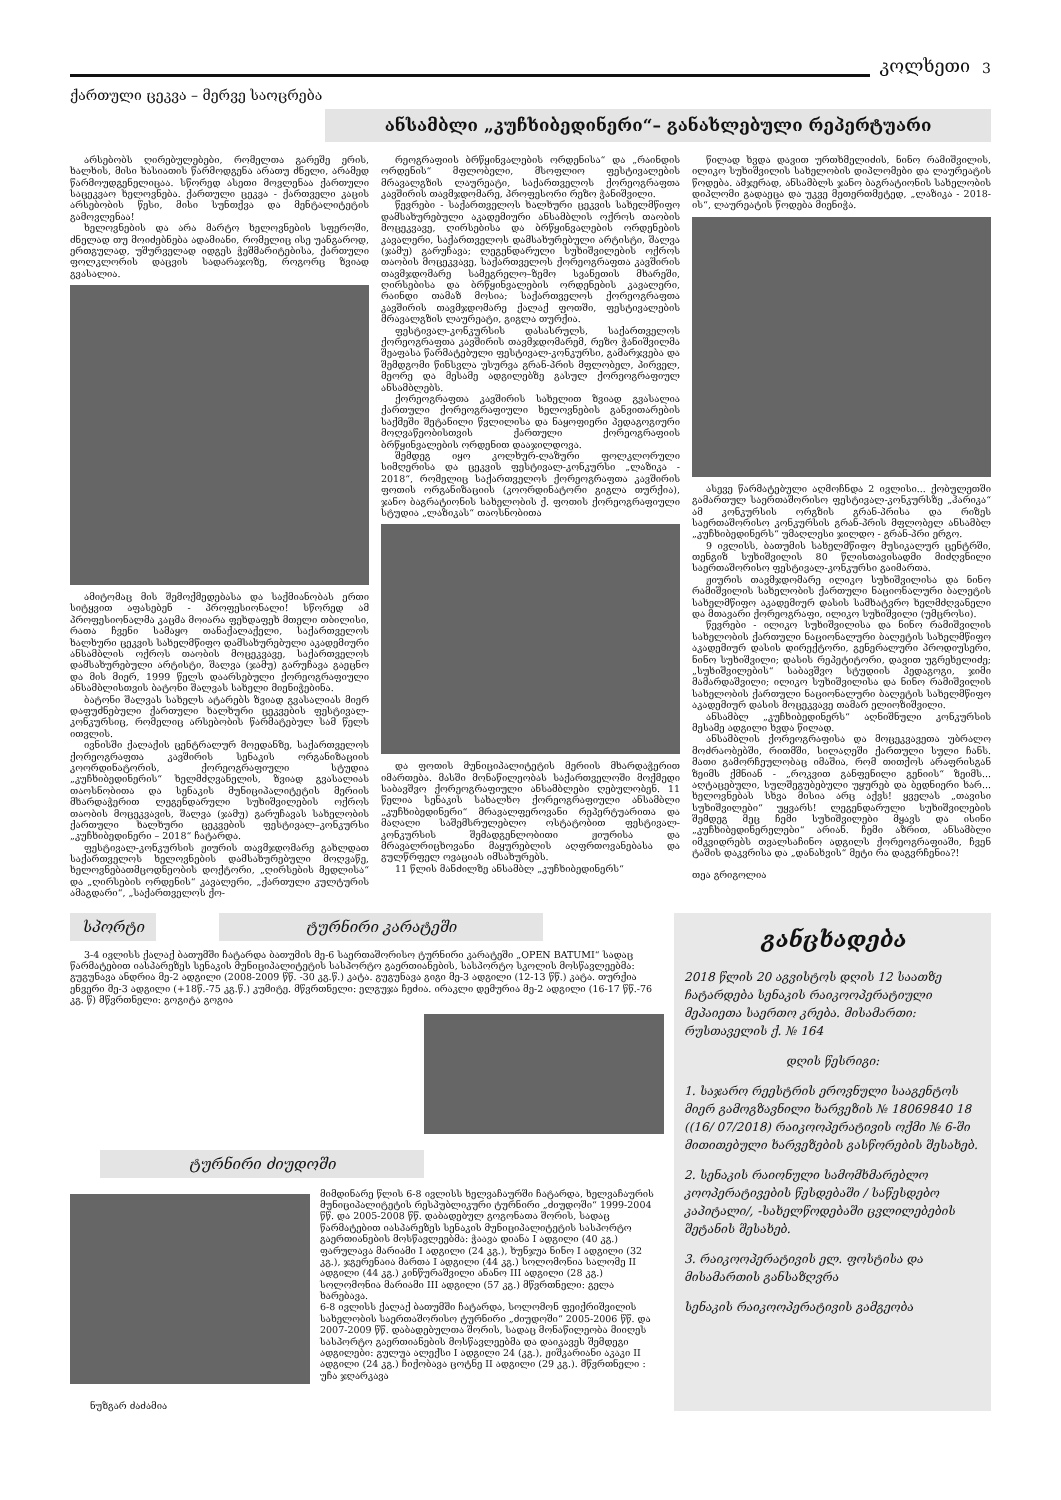კოლხეთი 3
ქართული ცეკვა – მერვე საოცრება
ანსამბლი „კუჩხიბედინერი“– განახლებული რეპერტუარი
არსებობს ღირებულებები, რომელთა გარეშე ერის, ხალხის, მისი ხასიათის წარმოდგენა არათუ ძნელი, არამედ წარმოუდგენელიცაა. სწორედ ასეთი მოვლენაა ქართული საცეკვაო ხელოვნება. ქართული ცეკვა - ქართველი კაცის არსებობის წესი, მისი სუნთქვა და მენტალიტეტის გამოვლენაა!
ხელოვნების და არა მარტო ხელოვნების სფეროში, ძნელად თუ მოიძებნება ადამიანი, რომელიც ისე უანგაროდ, ერთგულად, უშურველად იდგეს ჭეშმარიტებისა, ქართული ფოლკლორის დაცვის სადარაჯოზე, როგორც ზვიად გვასალია.
ამიტომაც მის შემოქმედებასა და საქმიანობას ერთი სიტყვით აფასებენ - პროფესიონალი! სწორედ ამ პროფესიონალმა კაცმა მოიარა ფეხდაფეხ მთელი თბილისი, რათა ჩვენი სამაყო თანაქალაქელი, საქართველოს ხალხური ცეკვის სახელმწიფო დამსახურებული აკადემიური ანსამბლის ოქროს თაობის მოცეკვავე, საქართველოს დამსახურებული არტისტი, შალვა (ჯამუ) გარუჩავა გაეცნო და მის მიერ, 1999 წელს დაარსებული ქორეოგრაფიული ანსამბლისთვის ბატონი შალვას სახელი მიენიჭებინა.
ბატონი შალვას სახელს ატარებს ზვიად გვასალიას მიერ დაფუძნებული ქართული ხალხური ცეკვების ფესტივალ-კონკურსიც, რომელიც არსებობის წარმატებულ სამ წელს ითვლის.
ივნისში ქალაქის ცენტრალურ მოედანზე, საქართველოს ქორეოგრაფთა კავშირის სენაკის ორგანიზაციის კოორდინატორის, ქორეოგრაფიული სტუდია „კუჩხიბედინერის“ ხელმძღვანელის, ზვიად გვასალიას თაოსნობითა და სენაკის მუნიციპალიტეტის მერიის მხარდაჭერით ლეგენდარული სუხიშვილების ოქროს თაობის მოცეკვავის, შალვა (ჯამუ) გარუჩავას სახელობის ქართული ხალხური ცეკვების ფესტივალ–კონკურსი „კუჩხიბედინერი – 2018“ ჩატარდა.
ფესტივალ-კონკურსის ჟიურის თავმჯდომარე გახლდათ საქართველოს ხელოვნების დამსახურებული მოღვაწე, ხელოვნებათმცოდნეობის დოქტორი, „ღირსების მედლისა“ და „ღირსების ორდენის“ კავალერი, „ქართული კულტურის ამაგდარი“, „საქართველოს ქო-
რეოგრაფიის ბრწყინვალების ორდენისა“ და „რაინდის ორდენის“ მფლობელი, მსოფლიო ფესტივალების მრავალგზის ლაურეატი, საქართველოს ქორეოგრაფთა კავშირის თავმჯდომარე, პროფესორი რეზო ჭანიშვილი.
წევრები - საქართველოს ხალხური ცეკვის სახელმწიფო დამსახურებული აკადემიური ანსამბლის ოქროს თაობის მოცეკვავე, ღირსებისა და ბრწყინვალების ორდენების კავალერი, საქართველოს დამსახურებული არტისტი, შალვა (ჯამუ) გარუჩავა; ლეგენდარული სუხიშვილების ოქროს თაობის მოცეკვავე, საქართველოს ქორეოგრაფთა კავშირის თავმჯდომარე სამეგრელო–ზემო სვანეთის მხარეში, ღირსებისა და ბრწყინვალების ორდენების კავალერი, რაინდი თამაზ მოსია; საქართველოს ქორეოგრაფთა კავშირის თავმჯდომარე ქალაქ ფოთში, ფესტივალების მრავალგზის ლაურეატი, გიგლა თურქია.
ფესტივალ-კონკურსის დასასრულს, საქართველოს ქორეოგრაფთა კავშირის თავმჯდომარემ, რეზო ჭანიშვილმა შეაფასა წარმატებული ფესტივალ-კონკურსი, გამარჯვება და შემდგომი წინსვლა უსურვა გრან-პრის მფლობელ, პირველ, მეორე და მესამე ადგილებზე გასულ ქორეოგრაფიულ ანსამბლებს.
ქორეოგრაფთა კავშირის სახელით ზვიად გვასალია ქართული ქორეოგრაფიული ხელოვნების განვითარების საქმეში შეტანილი წვლილისა და ნაყოფიერი პედაგოგიური მოღვაწეობისთვის ქართული ქორეოგრაფიის ბრწყინვალების ორდენით დააჯილდოვა.
შემდეგ იყო კოლხურ-ლაზური ფოლკლორული სიმღერისა და ცეკვის ფესტივალ-კონკურსი „ლაზიკა - 2018“, რომელიც საქართველოს ქორეოგრაფთა კავშირის ფოთის ორგანიზაციის (კოორდინატორი გიგლა თურქია), ჯანო ბაგრატიონის სახელობის ქ. ფოთის ქორეოგრაფიული სტუდია „ლაზიკას“ თაოსნობითა
და ფოთის მუნიციპალიტეტის მერიის მხარდაჭერით იმართება. მასში მონაწილეობას საქართველოში მოქმედი საბავშვო ქორეოგრაფიული ანსამბლები ღებულობენ. 11 წელია სენაკის სახალხო ქორეოგრაფიული ანსამბლი „კუჩხიბედინერი“ მრავალფეროვანი რეპერტუარითა და მაღალი საშემსრულებლო ოსტატობით ფესტივალ-კონკურსის შემადგენლობითი ჟიურისა და მრავალრიცხოვანი მაყურებლის აღფრთოვანებასა და გულწრფელ ოვაციას იმსახურებს.
11 წლის მანძილზე ანსამბლ „კუჩხიბედინერს“
წილად ხვდა დავით ურთხმელიძის, ნინო რამიშვილის, ილიკო სუხიშვილის სახელობის დიპლომები და ლაურეატის წოდება. ამჯერად, ანსამბლს ჯანო ბაგრატიონის სახელობის დიპლომი გადაეცა და უკვე მეთერთმეტედ, „ლაზიკა - 2018-ის“, ლაურეატის წოდება მიენიჭა.
ასევე წარმატებული აღმოჩნდა 2 ივლისი... ქობულეთში გამართულ საერთაშორისო ფესტივალ-კონკურსზე „ჰარიკა“ ამ კონკურსის ორგზის გრან-პრისა და რიზეს საერთაშორისო კონკურსის გრან-პრის მფლობელ ანსამბლ „კუჩხიბედინერს“ უმაღლესი ჯილდო - გრან-პრი ერგო.
9 ივლისს, ბათუმის სახელმწიფო მუსიკალურ ცენტრში, თენგიზ სუხიშვილის 80 წლისთავისადმი მიძღვნილი საერთაშორისო ფესტივალ-კონკურსი გაიმართა.
ჟიურის თავმჯდომარე ილიკო სუხიშვილისა და ნინო რამიშვილის სახელობის ქართული ნაციონალური ბალეტის სახელმწიფო აკადემიურ დასის სამხატვრო ხელმძღვანელი და მთავარი ქორეოგრაფი, ილიკო სუხიშვილი (უმცროსი).
წევრები - ილიკო სუხიშვილისა და ნინო რამიშვილის სახელობის ქართული ნაციონალური ბალეტის სახელმწიფო აკადემიურ დასის დირექტორი, გენერალური პროდიუსერი, ნინო სუხიშვილი; დასის რეპეტიტორი, დავით უგრეხელიძე; „სუხიშვილების“ საბავშვო სტუდიის პედაგოგი, ჯიმი მამარდაშვილი; ილიკო სუხიშვილისა და ნინო რამიშვილის სახელობის ქართული ნაციონალური ბალეტის სახელმწიფო აკადემიურ დასის მოცეკვავე თამარ ელიოზიშვილი.
ანსამბლ „კუჩხიბედინერს“ აღნიშნული კონკურსის მესამე ადგილი ხვდა წილად.
ანსამბლის ქორეოგრაფისა და მოცეკვავეთა უბრალო მოძრაობებში, რითმში, სილაღეში ქართული სული ჩანს. მათი გამორჩეულობაც იმაშია, რომ თითქოს არაფრისგან ზეიმს ქმნიან - „როკვით განფენილი გენიის“ ზეიმს... აღტაცებული, სულშეგუბებული უყურებ და ბედნიერი ხარ... ხელოვნებას სხვა მისია არც აქვს! ყველას „თავისი სუხიშვილები“ უყვარს! ლეგენდარული სუხიშვილების შემდეგ მეც ჩემი სუხიშვილები მყავს და ისინი „კუჩხიბედინერელები“ არიან. ჩემი აზრით, ანსამბლი იმკვიდრებს თვალსაჩინო ადგილს ქორეოგრაფიაში, ჩვენ ტაშის დაკვრისა და „დანახვის“ მეტი რა დაგვრჩენია?!
თეა გრიგოლია
სპორტი ტურნირი კარატეში
3-4 ივლისს ქალაქ ბათუმში ჩატარდა ბათუმის მე-6 საერთაშორისო ტურნირი კარატეში „OPEN BATUMI“ სადაც წარმატებით იასპარეზეს სენაკის მუნიციპალიტეტის სასპორტო გაერთიანების, სასპორტო სკოლის მოსწავლეებმა: გუგუნავა ანდრია მე-2 ადგილი (2008-2009 წწ. -30 კგ.წ.) კატა. გუგუნავა გიგი მე-3 ადგილი (12-13 წწ.) კატა. თურქია ენვერი მე-3 ადგილი (+18წ.-75 კგ.წ.) კუმიტე. მწვრთნელი: ელგუჯა ჩეძია. ირაკლი დემურია მე-2 ადგილი (16-17 წწ.-76 კგ. წ) მწვრთნელი: გოგიტა გოგია
ტურნირი ძიუდოში
მიმდინარე წლის 6-8 ივლისს ხელვაჩაურში ჩატარდა, ხელვაჩაურის მუნიციპალიტეტის რესპუბლიკური ტურნირი „ძიუდოში“ 1999-2004 წწ. და 2005-2008 წწ. დაბადებულ გოგონათა შორის, სადაც წარმატებით იასპარეზეს სენაკის მუნიციპალიტეტის სასპორტო გაერთიანების მოსწავლეებმა: ჭაავა დიანა I ადგილი (40 კგ.) ფარულავა მარიამი I ადგილი (24 კგ.), ხუნჯუა ნინო I ადგილი (32 კგ.), ჯგერენაია მართა I ადგილი (44 კგ.) სოლომონია სალომე II ადგილი (44 კგ.) კინწურაშვილი ანანო III ადგილი (28 კგ.) სოლომონია მარიამი III ადგილი (57 კგ.) მწვრთნელი: გელა ხარებავა.
6-8 ივლისს ქალაქ ბათუმში ჩატარდა, სოლომონ ფეიქრიშვილის სახელობის საერთაშორისო ტურნირი „ძიუდოში“ 2005-2006 წწ. და 2007-2009 წწ. დაბადებულთა შორის, სადაც მონაწილეობა მიიღეს სასპორტო გაერთიანების მოსწავლეებმა და დაიკავეს შემდეგი ადგილები: გულუა ალექსი I ადგილი 24 (კგ.), ჟიშკარიანი აკაკი II ადგილი (24 კგ.) ჩიქობავა ცოტნე II ადგილი (29 კგ.). მწვრთნელი : უჩა ჯღარკავა
ნუზგარ ძაძამია
განცხადება
2018 წლის 20 აგვისტოს დღის 12 საათზე ჩატარდება სენაკის რაიკოოპერატიული მეპაიეთა საერთო კრება. მისამართი: რუსთაველის ქ. № 164
დღის წესრიგი:
1. საჯარო რეესტრის ეროვნული სააგენტოს მიერ გამოგზავნილი ხარვეზის № 18069840 18 ((16/ 07/2018) რაიკოოპერატივის ოქმი № 6-ში მითითებული ხარვეზების გასწორების შესახებ.
2. სენაკის რაიონული სამომხმარებლო კოოპერატივების წესდებაში / საწესდებო კაპიტალი/, -სახელწოდებაში ცვლილებების შეტანის შესახებ.
3. რაიკოოპერატივის ელ. ფოსტისა და მისამართის განსაზღვრა
სენაკის რაიკოოპერატივის გამგეობა